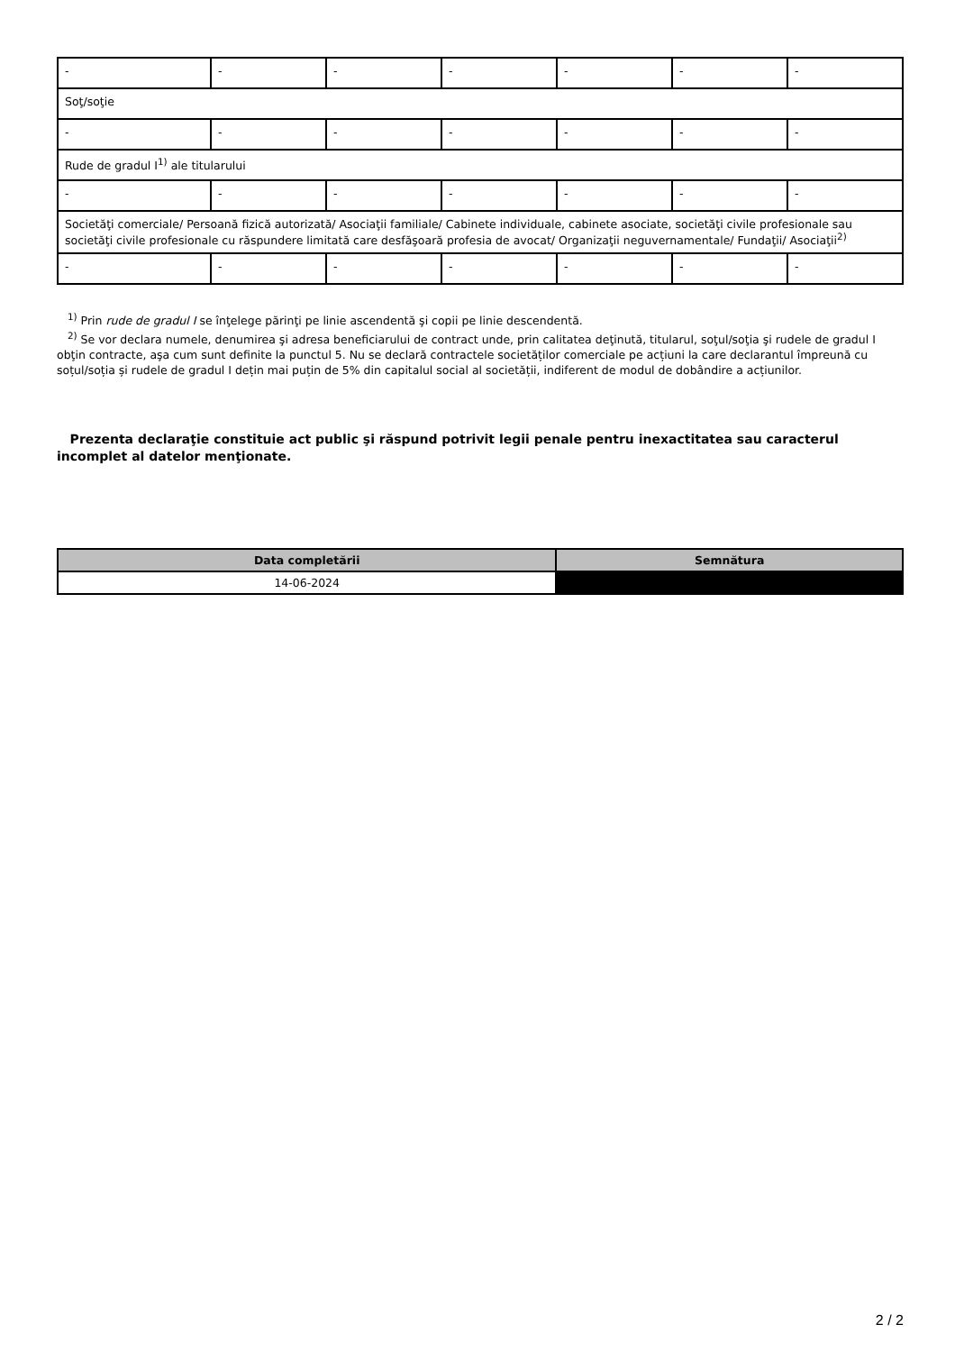| - | - | - | - | - | - | - |
| Soţ/soţie | | | | | | |
| - | - | - | - | - | - | - |
| Rude de gradul I<sup>1)</sup> ale titularului | | | | | | |
| - | - | - | - | - | - | - |
| Societăţi comerciale/ Persoană fizică autorizată/ Asociaţii familiale/ Cabinete individuale, cabinete asociate, societăţi civile profesionale sau societăţi civile profesionale cu răspundere limitată care desfăşoară profesia de avocat/ Organizaţii neguvernamentale/ Fundaţii/ Asociaţii<sup>2)</sup> | | | | | | |
| - | - | - | - | - | - | - |
<sup>1)</sup> Prin rude de gradul I se înţelege părinţi pe linie ascendentă şi copii pe linie descendentă.
<sup>2)</sup> Se vor declara numele, denumirea şi adresa beneficiarului de contract unde, prin calitatea deţinută, titularul, soţul/soţia şi rudele de gradul I obţin contracte, aşa cum sunt definite la punctul 5. Nu se declară contractele societăților comerciale pe acțiuni la care declarantul împreună cu soțul/soția și rudele de gradul I dețin mai puțin de 5% din capitalul social al societății, indiferent de modul de dobândire a acțiunilor.
Prezenta declaraţie constituie act public şi răspund potrivit legii penale pentru inexactitatea sau caracterul incomplet al datelor menţionate.
| Data completării | Semnătura |
| --- | --- |
| 14-06-2024 | |
2 / 2